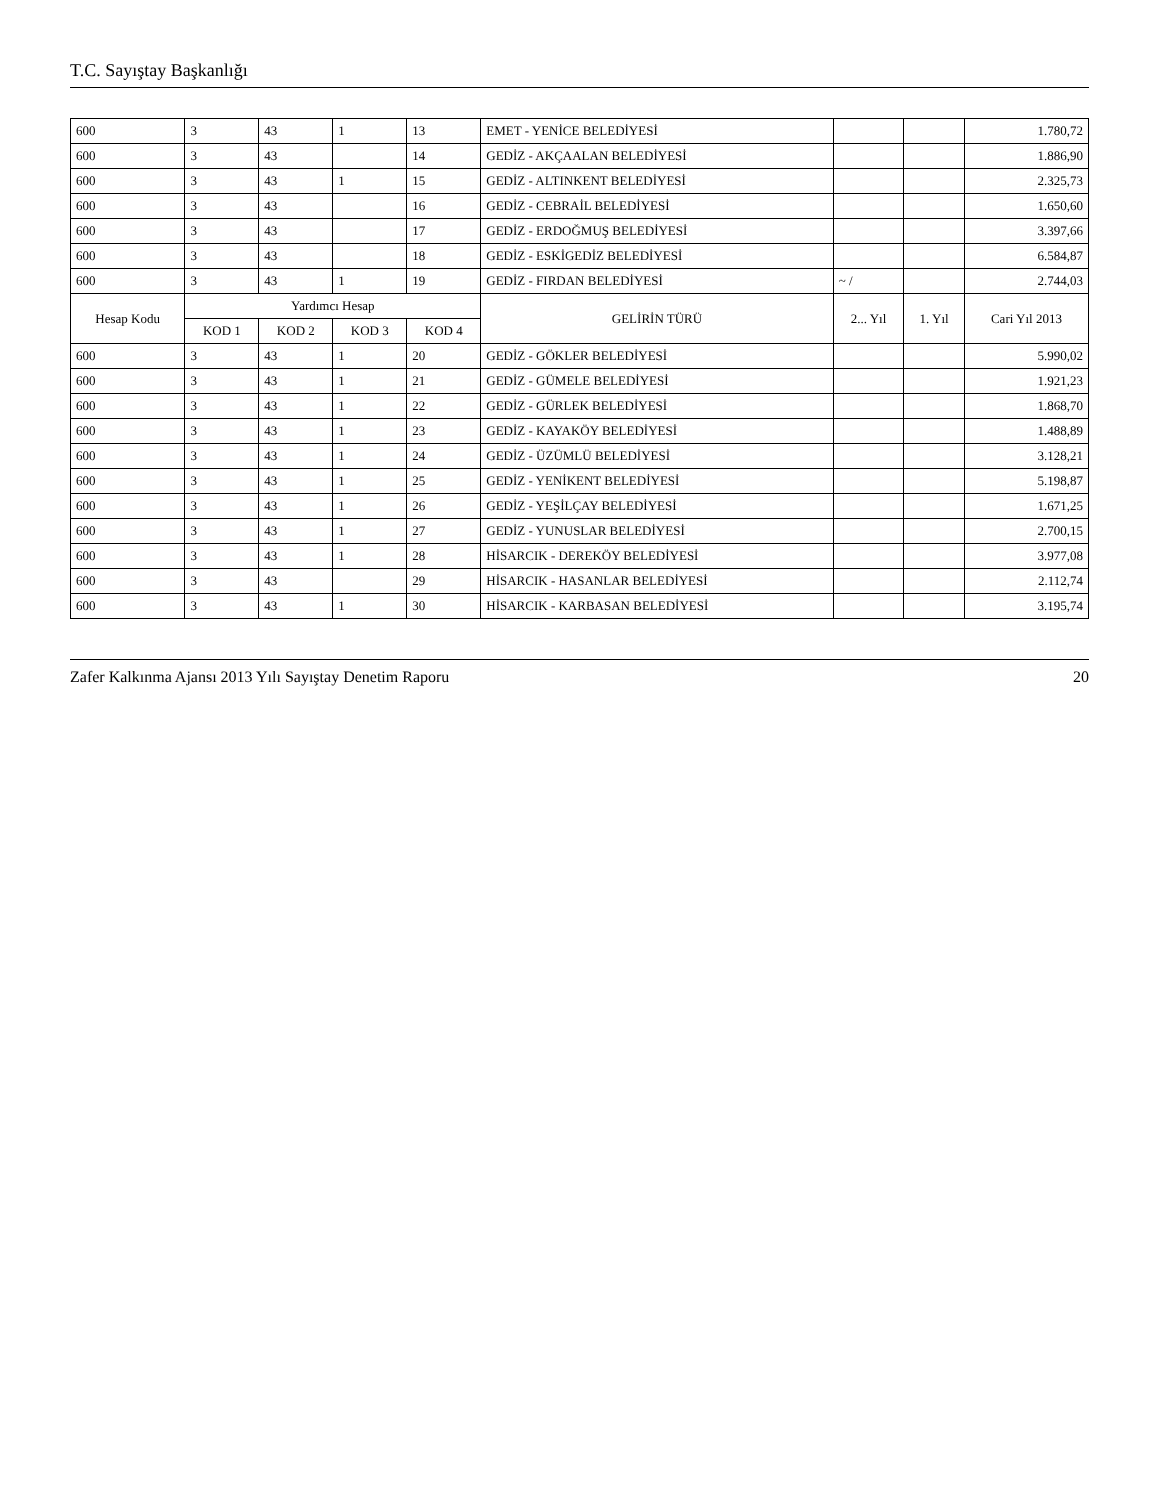T.C. Sayıştay Başkanlığı
| 600 | 3 | 43 | 1 | 13 | EMET - YENİCE BELEDİYESİ | | | 1.780,72 |
| 600 | 3 | 43 | | 14 | GEDİZ - AKÇAALAN BELEDİYESİ | | | 1.886,90 |
| 600 | 3 | 43 | 1 | 15 | GEDİZ - ALTINKENT BELEDİYESİ | | | 2.325,73 |
| 600 | 3 | 43 | | 16 | GEDİZ - CEBRAİL BELEDİYESİ | | | 1.650,60 |
| 600 | 3 | 43 | | 17 | GEDİZ - ERDOĞMUŞ BELEDİYESİ | | | 3.397,66 |
| 600 | 3 | 43 | | 18 | GEDİZ - ESKİGEDİZ BELEDİYESİ | | | 6.584,87 |
| 600 | 3 | 43 | 1 | 19 | GEDİZ - FIRDAN BELEDİYESİ | ~ / | | 2.744,03 |
| Hesap Kodu | Yardımcı Hesap | | | | GELİRİN TÜRÜ | 2... Yıl | 1. Yıl | Cari Yıl 2013 |
| | KOD 1 | KOD 2 | KOD 3 | KOD 4 | | | | |
| 600 | 3 | 43 | 1 | 20 | GEDİZ - GÖKLER BELEDİYESİ | | | 5.990,02 |
| 600 | 3 | 43 | 1 | 21 | GEDİZ - GÜMELE BELEDİYESİ | | | 1.921,23 |
| 600 | 3 | 43 | 1 | 22 | GEDİZ - GÜRLEK BELEDİYESİ | | | 1.868,70 |
| 600 | 3 | 43 | 1 | 23 | GEDİZ - KAYAKÖY BELEDİYESİ | | | 1.488,89 |
| 600 | 3 | 43 | 1 | 24 | GEDİZ - ÜZÜMLÜ BELEDİYESİ | | | 3.128,21 |
| 600 | 3 | 43 | 1 | 25 | GEDİZ - YENİKENT BELEDİYESİ | | | 5.198,87 |
| 600 | 3 | 43 | 1 | 26 | GEDİZ - YEŞİLÇAY BELEDİYESİ | | | 1.671,25 |
| 600 | 3 | 43 | 1 | 27 | GEDİZ - YUNUSLAR BELEDİYESİ | | | 2.700,15 |
| 600 | 3 | 43 | 1 | 28 | HİSARCIK - DEREKÖY BELEDİYESİ | | | 3.977,08 |
| 600 | 3 | 43 | | 29 | HİSARCIK - HASANLAR BELEDİYESİ | | | 2.112,74 |
| 600 | 3 | 43 | 1 | 30 | HİSARCIK - KARBASAN BELEDİYESİ | | | 3.195,74 |
Zafer Kalkınma Ajansı 2013 Yılı Sayıştay Denetim Raporu 20